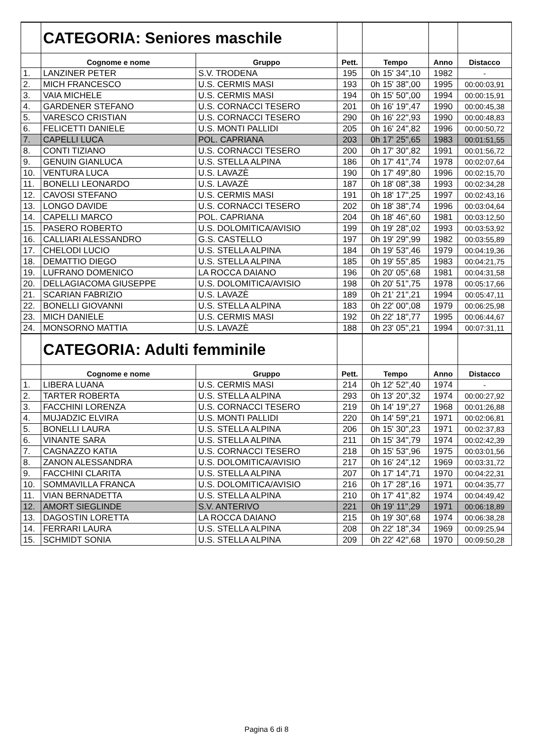| | CATEGORIA: Seniores maschile | | | | | |
| | Cognome e nome | Gruppo | Pett. | Tempo | Anno | Distacco |
| 1. | LANZINER PETER | S.V. TRODENA | 195 | 0h 15' 34",10 | 1982 | - |
| 2. | MICH FRANCESCO | U.S. CERMIS MASI | 193 | 0h 15' 38",00 | 1995 | 00:00:03,91 |
| 3. | VAIA MICHELE | U.S. CERMIS MASI | 194 | 0h 15' 50",00 | 1994 | 00:00:15,91 |
| 4. | GARDENER STEFANO | U.S. CORNACCI TESERO | 201 | 0h 16' 19",47 | 1990 | 00:00:45,38 |
| 5. | VARESCO CRISTIAN | U.S. CORNACCI TESERO | 290 | 0h 16' 22",93 | 1990 | 00:00:48,83 |
| 6. | FELICETTI DANIELE | U.S. MONTI PALLIDI | 205 | 0h 16' 24",82 | 1996 | 00:00:50,72 |
| 7. | CAPELLI LUCA | POL. CAPRIANA | 203 | 0h 17' 25",65 | 1983 | 00:01:51,55 |
| 8. | CONTI TIZIANO | U.S. CORNACCI TESERO | 200 | 0h 17' 30",82 | 1991 | 00:01:56,72 |
| 9. | GENUIN GIANLUCA | U.S. STELLA ALPINA | 186 | 0h 17' 41",74 | 1978 | 00:02:07,64 |
| 10. | VENTURA LUCA | U.S. LAVAZÈ | 190 | 0h 17' 49",80 | 1996 | 00:02:15,70 |
| 11. | BONELLI LEONARDO | U.S. LAVAZÈ | 187 | 0h 18' 08",38 | 1993 | 00:02:34,28 |
| 12. | CAVOSI STEFANO | U.S. CERMIS MASI | 191 | 0h 18' 17",25 | 1997 | 00:02:43,16 |
| 13. | LONGO DAVIDE | U.S. CORNACCI TESERO | 202 | 0h 18' 38",74 | 1996 | 00:03:04,64 |
| 14. | CAPELLI MARCO | POL. CAPRIANA | 204 | 0h 18' 46",60 | 1981 | 00:03:12,50 |
| 15. | PASERO ROBERTO | U.S. DOLOMITICA/AVISIO | 199 | 0h 19' 28",02 | 1993 | 00:03:53,92 |
| 16. | CALLIARI ALESSANDRO | G.S. CASTELLO | 197 | 0h 19' 29",99 | 1982 | 00:03:55,89 |
| 17. | CHELODI LUCIO | U.S. STELLA ALPINA | 184 | 0h 19' 53",46 | 1979 | 00:04:19,36 |
| 18. | DEMATTIO DIEGO | U.S. STELLA ALPINA | 185 | 0h 19' 55",85 | 1983 | 00:04:21,75 |
| 19. | LUFRANO DOMENICO | LA ROCCA DAIANO | 196 | 0h 20' 05",68 | 1981 | 00:04:31,58 |
| 20. | DELLAGIACOMA GIUSEPPE | U.S. DOLOMITICA/AVISIO | 198 | 0h 20' 51",75 | 1978 | 00:05:17,66 |
| 21. | SCARIAN FABRIZIO | U.S. LAVAZÈ | 189 | 0h 21' 21",21 | 1994 | 00:05:47,11 |
| 22. | BONELLI GIOVANNI | U.S. STELLA ALPINA | 183 | 0h 22' 00",08 | 1979 | 00:06:25,98 |
| 23. | MICH DANIELE | U.S. CERMIS MASI | 192 | 0h 22' 18",77 | 1995 | 00:06:44,67 |
| 24. | MONSORNO MATTIA | U.S. LAVAZÈ | 188 | 0h 23' 05",21 | 1994 | 00:07:31,11 |
| | CATEGORIA: Adulti femminile | | | | | |
| | Cognome e nome | Gruppo | Pett. | Tempo | Anno | Distacco |
| 1. | LIBERA LUANA | U.S. CERMIS MASI | 214 | 0h 12' 52",40 | 1974 | - |
| 2. | TARTER ROBERTA | U.S. STELLA ALPINA | 293 | 0h 13' 20",32 | 1974 | 00:00:27,92 |
| 3. | FACCHINI LORENZA | U.S. CORNACCI TESERO | 219 | 0h 14' 19",27 | 1968 | 00:01:26,88 |
| 4. | MUJADZIC ELVIRA | U.S. MONTI PALLIDI | 220 | 0h 14' 59",21 | 1971 | 00:02:06,81 |
| 5. | BONELLI LAURA | U.S. STELLA ALPINA | 206 | 0h 15' 30",23 | 1971 | 00:02:37,83 |
| 6. | VINANTE SARA | U.S. STELLA ALPINA | 211 | 0h 15' 34",79 | 1974 | 00:02:42,39 |
| 7. | CAGNAZZO KATIA | U.S. CORNACCI TESERO | 218 | 0h 15' 53",96 | 1975 | 00:03:01,56 |
| 8. | ZANON ALESSANDRA | U.S. DOLOMITICA/AVISIO | 217 | 0h 16' 24",12 | 1969 | 00:03:31,72 |
| 9. | FACCHINI CLARITA | U.S. STELLA ALPINA | 207 | 0h 17' 14",71 | 1970 | 00:04:22,31 |
| 10. | SOMMAVILLA FRANCA | U.S. DOLOMITICA/AVISIO | 216 | 0h 17' 28",16 | 1971 | 00:04:35,77 |
| 11. | VIAN BERNADETTA | U.S. STELLA ALPINA | 210 | 0h 17' 41",82 | 1974 | 00:04:49,42 |
| 12. | AMORT SIEGLINDE | S.V. ANTERIVO | 221 | 0h 19' 11",29 | 1971 | 00:06:18,89 |
| 13. | DAGOSTIN LORETTA | LA ROCCA DAIANO | 215 | 0h 19' 30",68 | 1974 | 00:06:38,28 |
| 14. | FERRARI LAURA | U.S. STELLA ALPINA | 208 | 0h 22' 18",34 | 1969 | 00:09:25,94 |
| 15. | SCHMIDT SONIA | U.S. STELLA ALPINA | 209 | 0h 22' 42",68 | 1970 | 00:09:50,28 |
Pagina 6 di 8